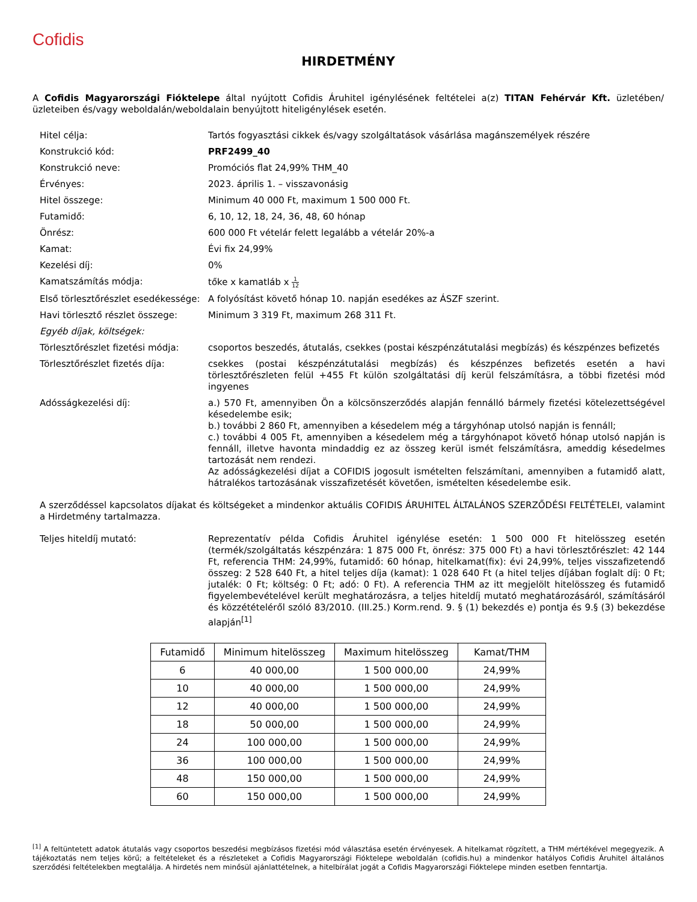Cofidis
HIRDETMÉNY
A Cofidis Magyarországi Fióktelepe által nyújtott Cofidis Áruhitel igénylésének feltételei a(z) TITAN Fehérvár Kft. üzletében/üzleteiben és/vagy weboldalán/weboldalain benyújtott hiteligénylések esetén.
| Hitel célja: | Tartós fogyasztási cikkek és/vagy szolgáltatások vásárlása magánszemélyek részére |
| Konstrukció kód: | PRF2499_40 |
| Konstrukció neve: | Promóciós flat 24,99% THM_40 |
| Érvényes: | 2023. április 1. – visszavonásig |
| Hitel összege: | Minimum 40 000 Ft, maximum 1 500 000 Ft. |
| Futamidő: | 6, 10, 12, 18, 24, 36, 48, 60 hónap |
| Önrész: | 600 000 Ft vételár felett legalább a vételár 20%-a |
| Kamat: | Évi fix 24,99% |
| Kezelési díj: | 0% |
| Kamatszámítás módja: | tőke x kamatláb x 1 12 |
| Első törlesztőrészlet esedékessége: | A folyósítást követő hónap 10. napján esedékes az ÁSZF szerint. |
| Havi törlesztő részlet összege: | Minimum 3 319 Ft, maximum 268 311 Ft. |
| Egyéb díjak, költségek: | |
| Törlesztőrészlet fizetési módja: | csoportos beszedés, átutalás, csekkes (postai készpénzátutalási megbízás) és készpénzes befizetés |
| Törlesztőrészlet fizetés díja: | csekkes (postai készpénzátutalási megbízás) és készpénzes befizetés esetén a havi törlesztőrészleten felül +455 Ft külön szolgáltatási díj kerül felszámításra, a többi fizetési mód ingyenes |
| Adósságkezelési díj: | a.) 570 Ft, amennyiben Ön a kölcsönszerződés alapján fennálló bármely fizetési kötelezettségével késedelembe esik; b.) további 2 860 Ft, amennyiben a késedelem még a tárgyhónap utolsó napján is fennáll; c.) további 4 005 Ft, amennyiben a késedelem még a tárgyhónapot követő hónap utolsó napján is fennáll, illetve havonta mindaddig ez az összeg kerül ismét felszámításra, ameddig késedelmes tartozását nem rendezi. Az adósságkezelési díjat a COFIDIS jogosult ismételten felszámítani, amennyiben a futamidő alatt, hátralékos tartozásának visszafizetését követően, ismételten késedelembe esik. |
| A szerződéssel kapcsolatos díjakat és költségeket a mindenkor aktuális COFIDIS ÁRUHITEL ÁLTALÁNOS SZERZŐDÉSI FELTÉTELEI, valamint a Hirdetmény tartalmazza. | |
| Teljes hiteldíj mutató: | Reprezentatív példa Cofidis Áruhitel igénylése esetén: 1 500 000 Ft hitelösszeg esetén (termék/szolgáltatás készpénzára: 1 875 000 Ft, önrész: 375 000 Ft) a havi törlesztőrészlet: 42 144 Ft, referencia THM: 24,99%, futamidő: 60 hónap, hitelkamat(fix): évi 24,99%, teljes visszafizetendő összeg: 2 528 640 Ft, a hitel teljes díja (kamat): 1 028 640 Ft (a hitel teljes díjában foglalt díj: 0 Ft; jutalék: 0 Ft; költség: 0 Ft; adó: 0 Ft). A referencia THM az itt megjelölt hitelösszeg és futamidő figyelembevételével került meghatározásra, a teljes hiteldíj mutató meghatározásáról, számításáról és közzétételéről szóló 83/2010. (III.25.) Korm.rend. 9. § (1) bekezdés e) pontja és 9.§ (3) bekezdése alapján<sup>[1]</sup> |
| Futamidő | Minimum hitelösszeg | Maximum hitelösszeg | Kamat/THM |
| --- | --- | --- | --- |
| 6 | 40 000,00 | 1 500 000,00 | 24,99% |
| 10 | 40 000,00 | 1 500 000,00 | 24,99% |
| 12 | 40 000,00 | 1 500 000,00 | 24,99% |
| 18 | 50 000,00 | 1 500 000,00 | 24,99% |
| 24 | 100 000,00 | 1 500 000,00 | 24,99% |
| 36 | 100 000,00 | 1 500 000,00 | 24,99% |
| 48 | 150 000,00 | 1 500 000,00 | 24,99% |
| 60 | 150 000,00 | 1 500 000,00 | 24,99% |
<sup>[1]</sup> A feltüntetett adatok átutalás vagy csoportos beszedési megbízásos fizetési mód választása esetén érvényesek. A hitelkamat rögzített, a THM mértékével megegyezik. A tájékoztatás nem teljes körű; a feltételeket és a részleteket a Cofidis Magyarországi Fióktelepe weboldalán (cofidis.hu) a mindenkor hatályos Cofidis Áruhitel általános szerződési feltételekben megtalálja. A hirdetés nem minősül ajánlattételnek, a hitelbírálat jogát a Cofidis Magyarországi Fióktelepe minden esetben fenntartja.